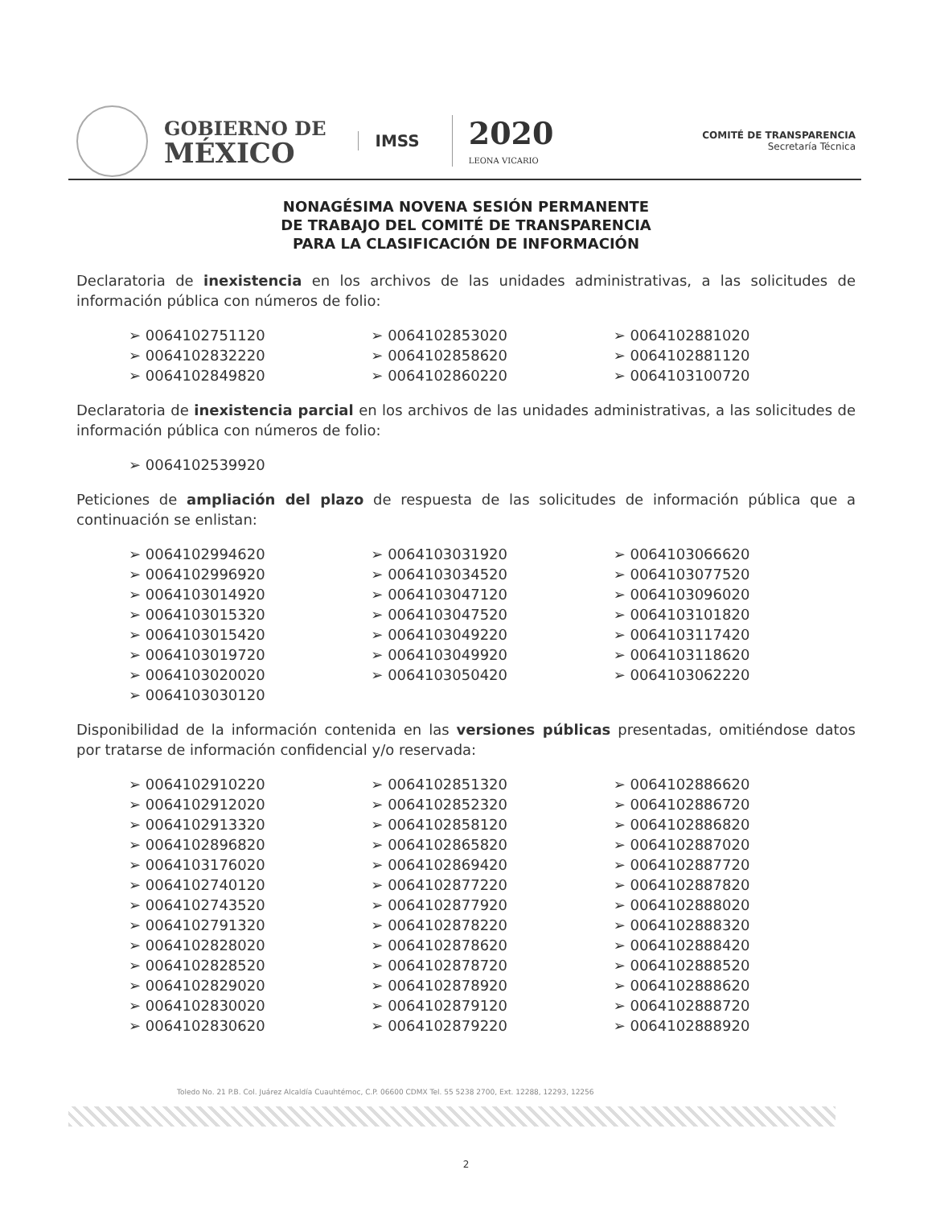GOBIERNO DE
MÉXICO
IMSS
2020
LEONA VICARIO
COMITÉ DE TRANSPARENCIA
Secretaría Técnica
NONAGÉSIMA NOVENA SESIÓN PERMANENTE
DE TRABAJO DEL COMITÉ DE TRANSPARENCIA
PARA LA CLASIFICACIÓN DE INFORMACIÓN
Declaratoria de inexistencia en los archivos de las unidades administrativas, a las solicitudes de información pública con números de folio:
➢ 0064102751120
➢ 0064102832220
➢ 0064102849820
➢ 0064102853020
➢ 0064102858620
➢ 0064102860220
➢ 0064102881020
➢ 0064102881120
➢ 0064103100720
Declaratoria de inexistencia parcial en los archivos de las unidades administrativas, a las solicitudes de información pública con números de folio:
➢ 0064102539920
Peticiones de ampliación del plazo de respuesta de las solicitudes de información pública que a continuación se enlistan:
➢ 0064102994620
➢ 0064102996920
➢ 0064103014920
➢ 0064103015320
➢ 0064103015420
➢ 0064103019720
➢ 0064103020020
➢ 0064103030120
➢ 0064103031920
➢ 0064103034520
➢ 0064103047120
➢ 0064103047520
➢ 0064103049220
➢ 0064103049920
➢ 0064103050420
➢ 0064103066620
➢ 0064103077520
➢ 0064103096020
➢ 0064103101820
➢ 0064103117420
➢ 0064103118620
➢ 0064103062220
Disponibilidad de la información contenida en las versiones públicas presentadas, omitiéndose datos por tratarse de información confidencial y/o reservada:
➢ 0064102910220
➢ 0064102912020
➢ 0064102913320
➢ 0064102896820
➢ 0064103176020
➢ 0064102740120
➢ 0064102743520
➢ 0064102791320
➢ 0064102828020
➢ 0064102828520
➢ 0064102829020
➢ 0064102830020
➢ 0064102830620
➢ 0064102851320
➢ 0064102852320
➢ 0064102858120
➢ 0064102865820
➢ 0064102869420
➢ 0064102877220
➢ 0064102877920
➢ 0064102878220
➢ 0064102878620
➢ 0064102878720
➢ 0064102878920
➢ 0064102879120
➢ 0064102879220
➢ 0064102886620
➢ 0064102886720
➢ 0064102886820
➢ 0064102887020
➢ 0064102887720
➢ 0064102887820
➢ 0064102888020
➢ 0064102888320
➢ 0064102888420
➢ 0064102888520
➢ 0064102888620
➢ 0064102888720
➢ 0064102888920
Toledo No. 21 P.B. Col. Juárez Alcaldía Cuauhtémoc, C.P. 06600 CDMX Tel. 55 5238 2700, Ext. 12288, 12293, 12256
2